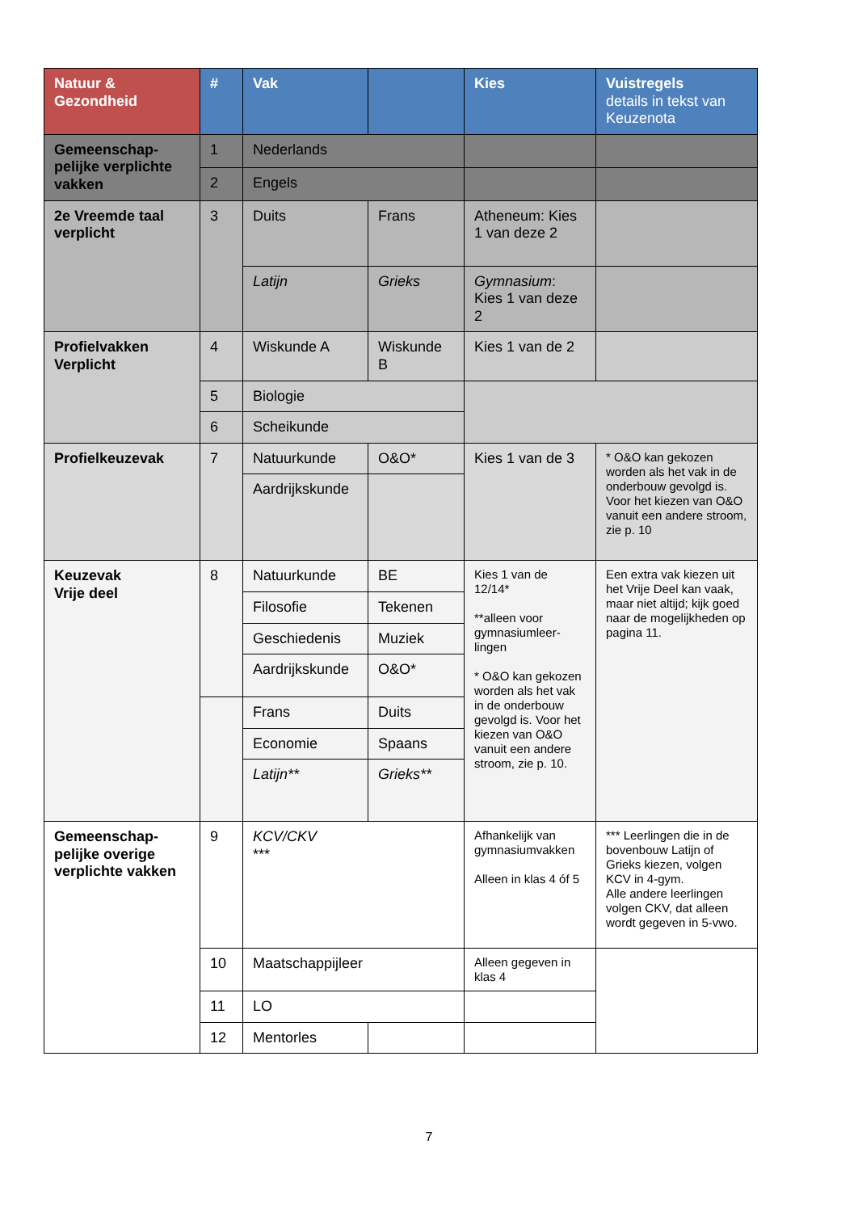| Natuur & Gezondheid | # | Vak | | Kies | Vuistregels details in tekst van Keuzenota |
| Gemeenschap-pelijke verplichte vakken | 1 | Nederlands | | | |
| | 2 | Engels | | | |
| 2e Vreemde taal verplicht | 3 | Duits | Frans | Atheneum: Kies 1 van deze 2 | |
| | | Latijn | Grieks | Gymnasium : Kies 1 van deze 2 | |
| Profielvakken Verplicht | 4 | Wiskunde A | Wiskunde B | Kies 1 van de 2 | |
| | 5 | Biologie | | | |
| | 6 | Scheikunde | | | |
| Profielkeuzevak | 7 | Natuurkunde | O&O* | Kies 1 van de 3 | * O&O kan gekozen worden als het vak in de onderbouw gevolgd is. Voor het kiezen van O&O vanuit een andere stroom, zie p. 10 |
| | | Aardrijkskunde | | | |
| Keuzevak Vrije deel | 8 | Natuurkunde | BE | Kies 1 van de 12/14* **alleen voor gymnasiumleer-lingen * O&O kan gekozen worden als het vak in de onderbouw gevolgd is. Voor het kiezen van O&O vanuit een andere stroom, zie p. 10. | Een extra vak kiezen uit het Vrije Deel kan vaak, maar niet altijd; kijk goed naar de mogelijkheden op pagina 11. |
| | | Filosofie | Tekenen | | |
| | | Geschiedenis | Muziek | | |
| | | Aardrijkskunde | O&O* | | |
| | | Frans | Duits | | |
| | | Economie | Spaans | | |
| | | Latijn** | Grieks** | | |
| Gemeenschap-pelijke overige verplichte vakken | 9 | KCV/CKV *** | | Afhankelijk van gymnasiumvakken Alleen in klas 4 óf 5 | *** Leerlingen die in de bovenbouw Latijn of Grieks kiezen, volgen KCV in 4-gym. Alle andere leerlingen volgen CKV, dat alleen wordt gegeven in 5-vwo. |
| | 10 | Maatschappijleer | | Alleen gegeven in klas 4 | |
| | 11 | LO | | | |
| | 12 | Mentorles | | | |
7